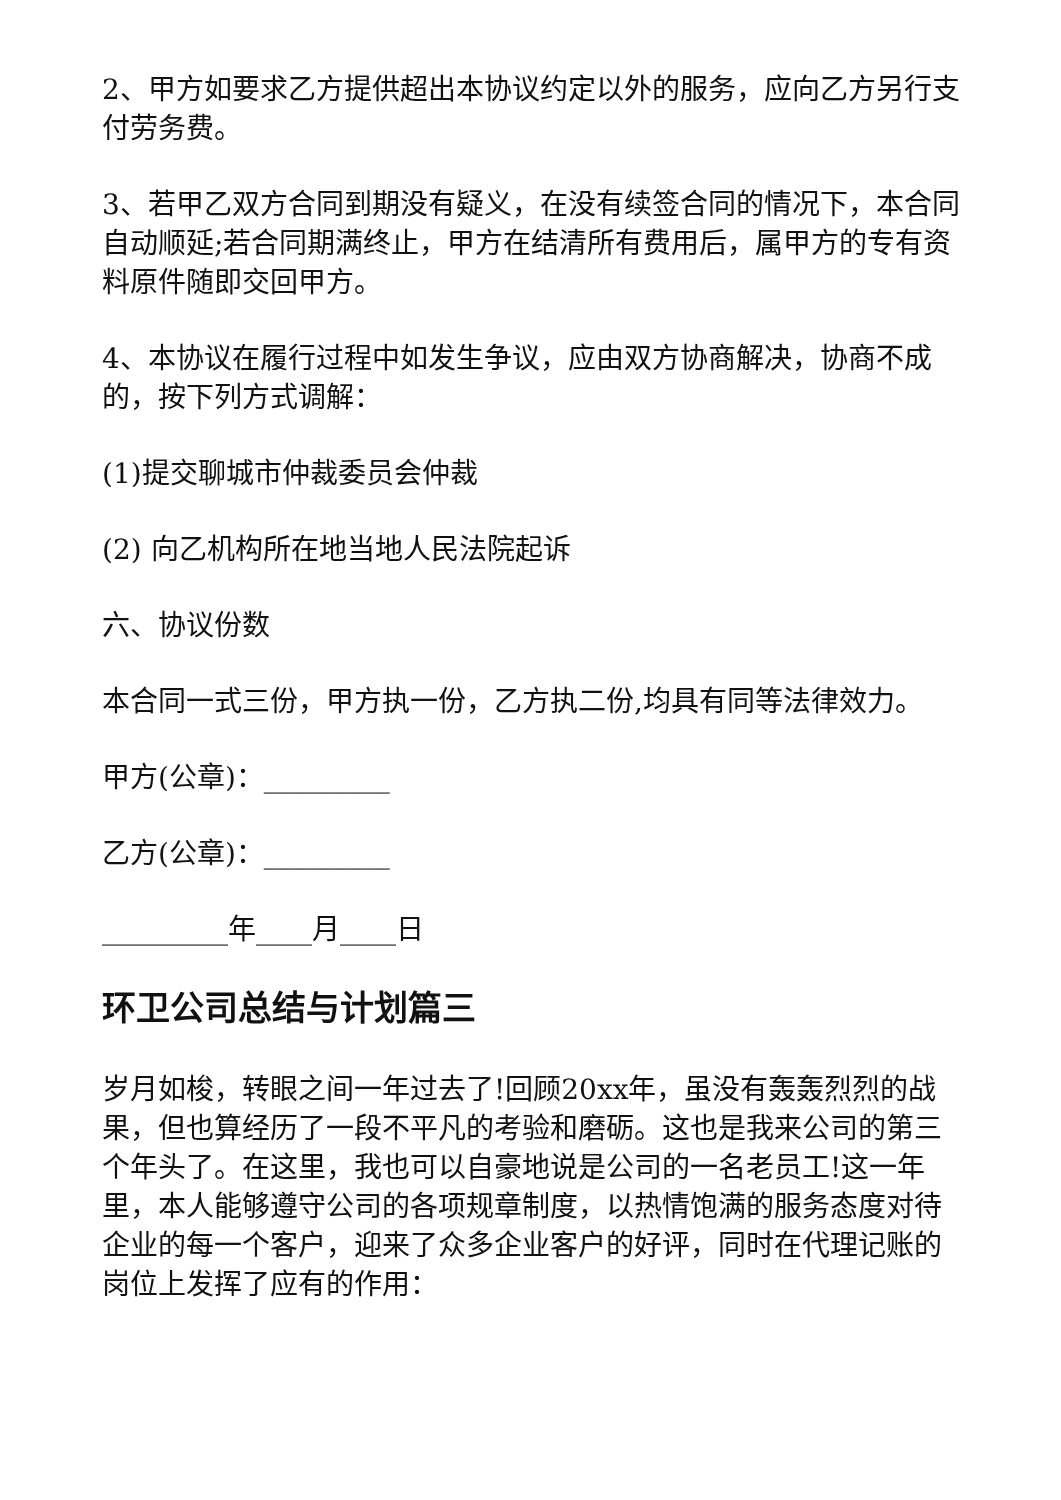2、甲方如要求乙方提供超出本协议约定以外的服务，应向乙方另行支付劳务费。
3、若甲乙双方合同到期没有疑义，在没有续签合同的情况下，本合同自动顺延;若合同期满终止，甲方在结清所有费用后，属甲方的专有资料原件随即交回甲方。
4、本协议在履行过程中如发生争议，应由双方协商解决，协商不成的，按下列方式调解：
(1)提交聊城市仲裁委员会仲裁
(2) 向乙机构所在地当地人民法院起诉
六、协议份数
本合同一式三份，甲方执一份，乙方执二份,均具有同等法律效力。
甲方(公章)：_________
乙方(公章)：_________
_________年____月____日
环卫公司总结与计划篇三
岁月如梭，转眼之间一年过去了!回顾20xx年，虽没有轰轰烈烈的战果，但也算经历了一段不平凡的考验和磨砺。这也是我来公司的第三个年头了。在这里，我也可以自豪地说是公司的一名老员工!这一年里，本人能够遵守公司的各项规章制度，以热情饱满的服务态度对待企业的每一个客户，迎来了众多企业客户的好评，同时在代理记账的岗位上发挥了应有的作用：